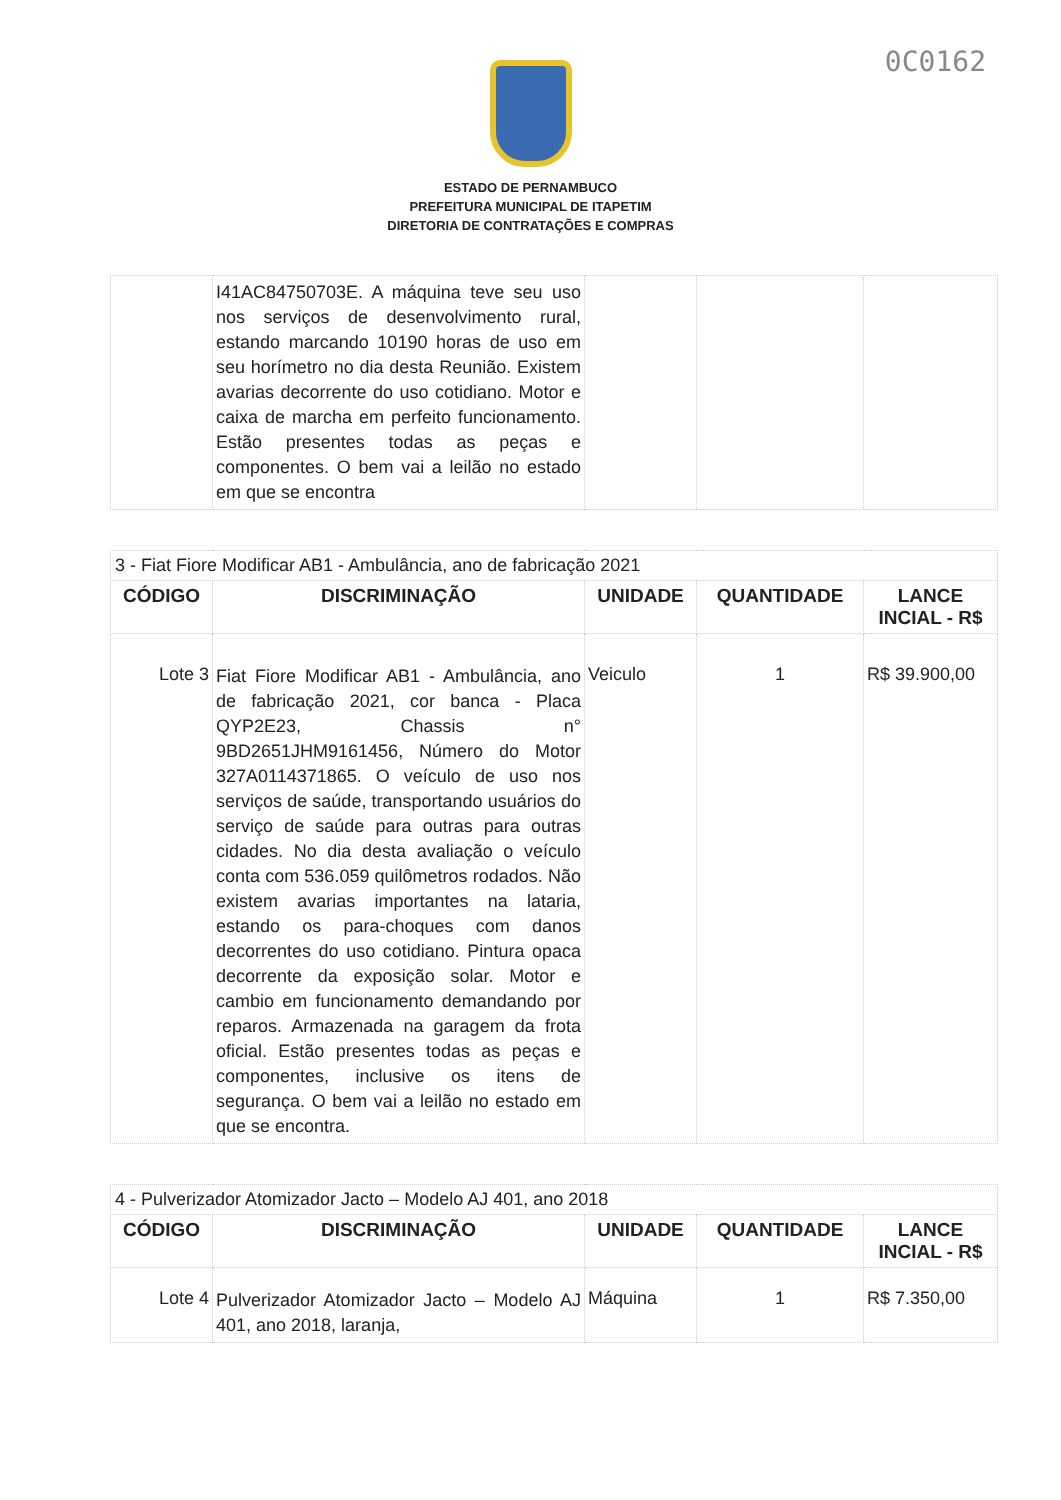0C0162
ESTADO DE PERNAMBUCO
PREFEITURA MUNICIPAL DE ITAPETIM
DIRETORIA DE CONTRATAÇÕES E COMPRAS
| | I41AC84750703E. A máquina teve seu uso nos serviços de desenvolvimento rural, estando marcando 10190 horas de uso em seu horímetro no dia desta Reunião. Existem avarias decorrente do uso cotidiano. Motor e caixa de marcha em perfeito funcionamento. Estão presentes todas as peças e componentes. O bem vai a leilão no estado em que se encontra | | | |
| 3 - Fiat Fiore Modificar AB1 - Ambulância, ano de fabricação 2021 | | | | |
| --- | --- | --- | --- | --- |
| CÓDIGO | DISCRIMINAÇÃO | UNIDADE | QUANTIDADE | LANCE INCIAL - R$ |
| Lote 3 | Fiat Fiore Modificar AB1 - Ambulância, ano de fabricação 2021, cor banca - Placa QYP2E23, Chassis n° 9BD2651JHM9161456, Número do Motor 327A0114371865. O veículo de uso nos serviços de saúde, transportando usuários do serviço de saúde para outras para outras cidades. No dia desta avaliação o veículo conta com 536.059 quilômetros rodados. Não existem avarias importantes na lataria, estando os para-choques com danos decorrentes do uso cotidiano. Pintura opaca decorrente da exposição solar. Motor e cambio em funcionamento demandando por reparos. Armazenada na garagem da frota oficial. Estão presentes todas as peças e componentes, inclusive os itens de segurança. O bem vai a leilão no estado em que se encontra. | Veiculo | 1 | R$ 39.900,00 |
| 4 - Pulverizador Atomizador Jacto – Modelo AJ 401, ano 2018 | | | | |
| --- | --- | --- | --- | --- |
| CÓDIGO | DISCRIMINAÇÃO | UNIDADE | QUANTIDADE | LANCE INCIAL - R$ |
| Lote 4 | Pulverizador Atomizador Jacto – Modelo AJ 401, ano 2018, laranja, | Máquina | 1 | R$ 7.350,00 |